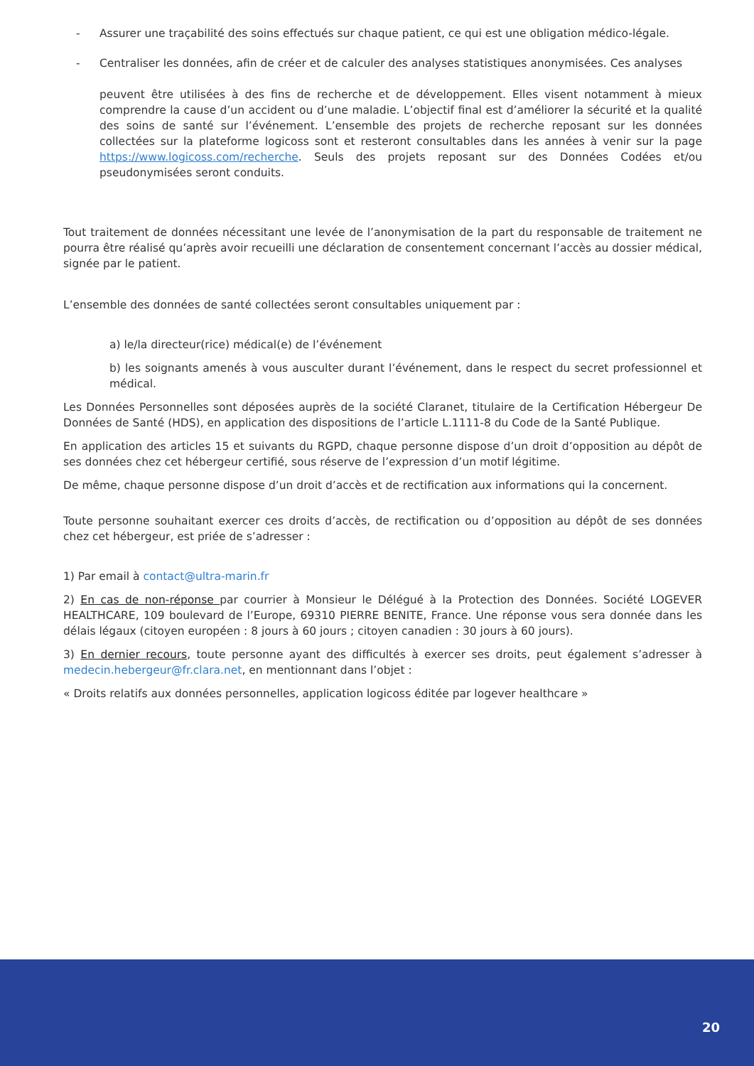- Assurer une traçabilité des soins effectués sur chaque patient, ce qui est une obligation médico-légale.
- Centraliser les données, afin de créer et de calculer des analyses statistiques anonymisées. Ces analyses
peuvent être utilisées à des fins de recherche et de développement. Elles visent notamment à mieux comprendre la cause d’un accident ou d’une maladie. L’objectif final est d’améliorer la sécurité et la qualité des soins de santé sur l’événement. L’ensemble des projets de recherche reposant sur les données collectées sur la plateforme logicoss sont et resteront consultables dans les années à venir sur la page https://www.logicoss.com/recherche. Seuls des projets reposant sur des Données Codées et/ou pseudonymisées seront conduits.
Tout traitement de données nécessitant une levée de l’anonymisation de la part du responsable de traitement ne pourra être réalisé qu’après avoir recueilli une déclaration de consentement concernant l’accès au dossier médical, signée par le patient.
L’ensemble des données de santé collectées seront consultables uniquement par :
a) le/la directeur(rice) médical(e) de l’événement
b) les soignants amenés à vous ausculter durant l’événement, dans le respect du secret professionnel et médical.
Les Données Personnelles sont déposées auprès de la société Claranet, titulaire de la Certification Hébergeur De Données de Santé (HDS), en application des dispositions de l’article L.1111-8 du Code de la Santé Publique.
En application des articles 15 et suivants du RGPD, chaque personne dispose d’un droit d’opposition au dépôt de ses données chez cet hébergeur certifié, sous réserve de l’expression d’un motif légitime.
De même, chaque personne dispose d’un droit d’accès et de rectification aux informations qui la concernent.
Toute personne souhaitant exercer ces droits d’accès, de rectification ou d’opposition au dépôt de ses données chez cet hébergeur, est priée de s’adresser :
1) Par email à contact@ultra-marin.fr
2) En cas de non-réponse par courrier à Monsieur le Délégué à la Protection des Données. Société LOGEVER HEALTHCARE, 109 boulevard de l’Europe, 69310 PIERRE BENITE, France. Une réponse vous sera donnée dans les délais légaux (citoyen européen : 8 jours à 60 jours ; citoyen canadien : 30 jours à 60 jours).
3) En dernier recours, toute personne ayant des difficultés à exercer ses droits, peut également s’adresser à medecin.hebergeur@fr.clara.net, en mentionnant dans l’objet :
« Droits relatifs aux données personnelles, application logicoss éditée par logever healthcare »
20